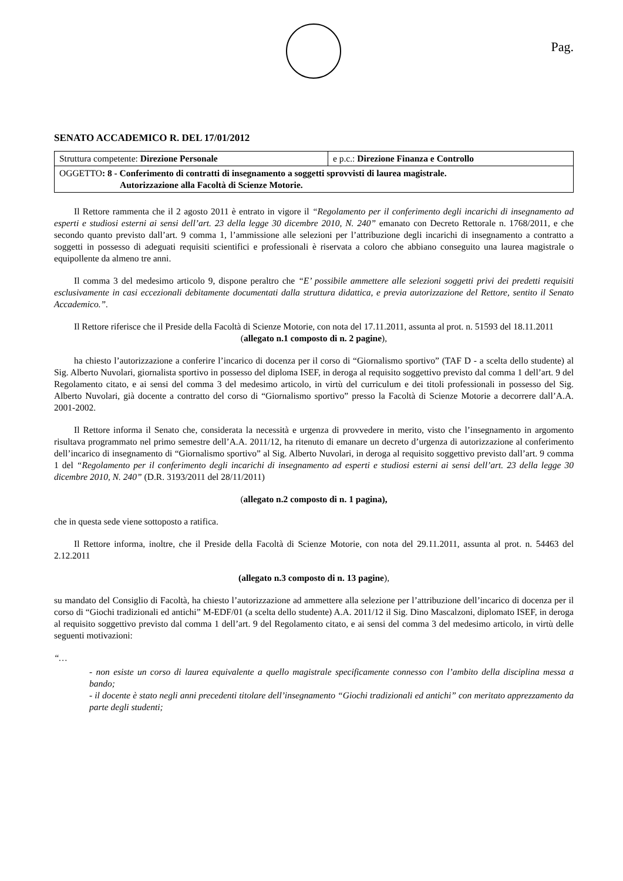Pag.
SENATO ACCADEMICO R. DEL 17/01/2012
| Struttura competente: Direzione Personale | e p.c.: Direzione Finanza e Controllo |
| OGGETTO : 8 - Conferimento di contratti di insegnamento a soggetti sprovvisti di laurea magistrale. Autorizzazione alla Facoltà di Scienze Motorie. | |
Il Rettore rammenta che il 2 agosto 2011 è entrato in vigore il “Regolamento per il conferimento degli incarichi di insegnamento ad esperti e studiosi esterni ai sensi dell’art. 23 della legge 30 dicembre 2010, N. 240” emanato con Decreto Rettorale n. 1768/2011, e che secondo quanto previsto dall’art. 9 comma 1, l’ammissione alle selezioni per l’attribuzione degli incarichi di insegnamento a contratto a soggetti in possesso di adeguati requisiti scientifici e professionali è riservata a coloro che abbiano conseguito una laurea magistrale o equipollente da almeno tre anni.
Il comma 3 del medesimo articolo 9, dispone peraltro che “E’ possibile ammettere alle selezioni soggetti privi dei predetti requisiti esclusivamente in casi eccezionali debitamente documentati dalla struttura didattica, e previa autorizzazione del Rettore, sentito il Senato Accademico.”.
Il Rettore riferisce che il Preside della Facoltà di Scienze Motorie, con nota del 17.11.2011, assunta al prot. n. 51593 del 18.11.2011
(allegato n.1 composto di n. 2 pagine),
ha chiesto l’autorizzazione a conferire l’incarico di docenza per il corso di “Giornalismo sportivo” (TAF D - a scelta dello studente) al Sig. Alberto Nuvolari, giornalista sportivo in possesso del diploma ISEF, in deroga al requisito soggettivo previsto dal comma 1 dell’art. 9 del Regolamento citato, e ai sensi del comma 3 del medesimo articolo, in virtù del curriculum e dei titoli professionali in possesso del Sig. Alberto Nuvolari, già docente a contratto del corso di “Giornalismo sportivo” presso la Facoltà di Scienze Motorie a decorrere dall’A.A. 2001-2002.
Il Rettore informa il Senato che, considerata la necessità e urgenza di provvedere in merito, visto che l’insegnamento in argomento risultava programmato nel primo semestre dell’A.A. 2011/12, ha ritenuto di emanare un decreto d’urgenza di autorizzazione al conferimento dell’incarico di insegnamento di “Giornalismo sportivo” al Sig. Alberto Nuvolari, in deroga al requisito soggettivo previsto dall’art. 9 comma 1 del “Regolamento per il conferimento degli incarichi di insegnamento ad esperti e studiosi esterni ai sensi dell’art. 23 della legge 30 dicembre 2010, N. 240” (D.R. 3193/2011 del 28/11/2011)
(allegato n.2 composto di n. 1 pagina),
che in questa sede viene sottoposto a ratifica.
Il Rettore informa, inoltre, che il Preside della Facoltà di Scienze Motorie, con nota del 29.11.2011, assunta al prot. n. 54463 del 2.12.2011
(allegato n.3 composto di n. 13 pagine),
su mandato del Consiglio di Facoltà, ha chiesto l’autorizzazione ad ammettere alla selezione per l’attribuzione dell’incarico di docenza per il corso di “Giochi tradizionali ed antichi” M-EDF/01 (a scelta dello studente) A.A. 2011/12 il Sig. Dino Mascalzoni, diplomato ISEF, in deroga al requisito soggettivo previsto dal comma 1 dell’art. 9 del Regolamento citato, e ai sensi del comma 3 del medesimo articolo, in virtù delle seguenti motivazioni:
“…
- non esiste un corso di laurea equivalente a quello magistrale specificamente connesso con l’ambito della disciplina messa a bando;
- il docente è stato negli anni precedenti titolare dell’insegnamento “Giochi tradizionali ed antichi” con meritato apprezzamento da parte degli studenti;